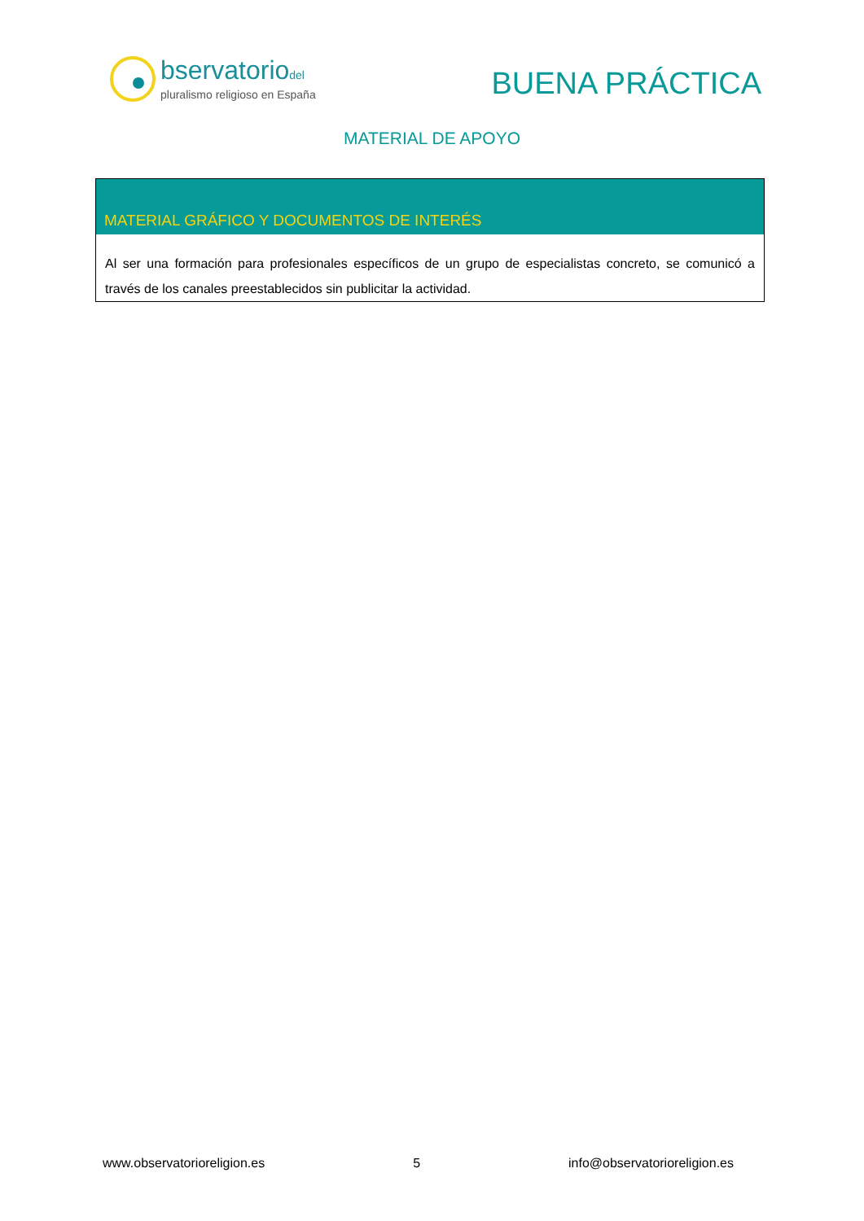bservatoriodel
pluralismo religioso en España
BUENA PRÁCTICA
MATERIAL DE APOYO
| MATERIAL GRÁFICO Y DOCUMENTOS DE INTERÉS |
| --- |
| Al ser una formación para profesionales específicos de un grupo de especialistas concreto, se comunicó a través de los canales preestablecidos sin publicitar la actividad. |
www.observatorioreligion.es 5 info@observatorioreligion.es